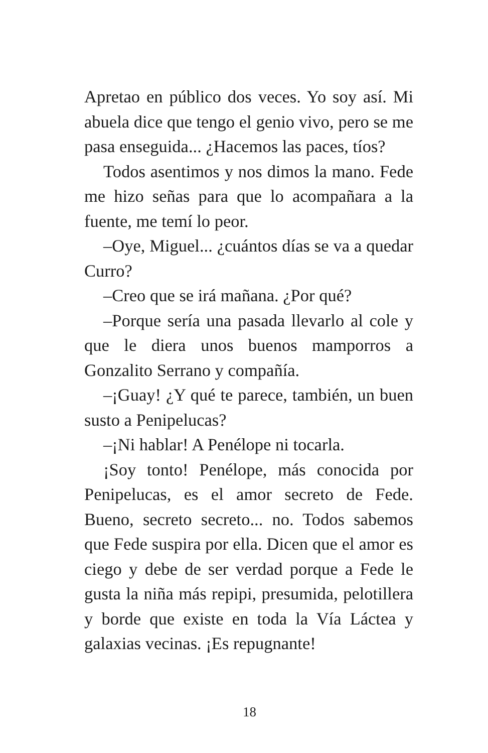Apretao en público dos veces. Yo soy así. Mi abuela dice que tengo el genio vivo, pero se me pasa enseguida... ¿Hacemos las paces, tíos?
Todos asentimos y nos dimos la mano. Fede me hizo señas para que lo acompañara a la fuente, me temí lo peor.
–Oye, Miguel... ¿cuántos días se va a quedar Curro?
–Creo que se irá mañana. ¿Por qué?
–Porque sería una pasada llevarlo al cole y que le diera unos buenos mamporros a Gonzalito Serrano y compañía.
–¡Guay! ¿Y qué te parece, también, un buen susto a Penipelucas?
–¡Ni hablar! A Penélope ni tocarla.
¡Soy tonto! Penélope, más conocida por Penipelucas, es el amor secreto de Fede. Bueno, secreto secreto... no. Todos sabemos que Fede suspira por ella. Dicen que el amor es ciego y debe de ser verdad porque a Fede le gusta la niña más repipi, presumida, pelotillera y borde que existe en toda la Vía Láctea y galaxias vecinas. ¡Es repugnante!
18